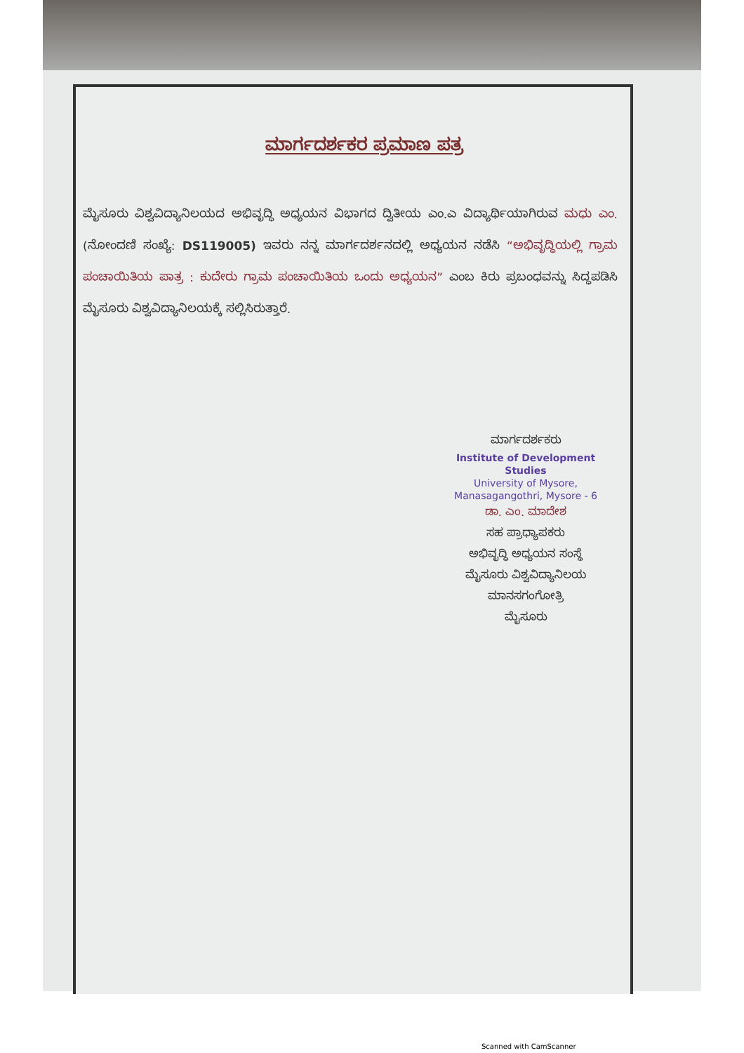ಮಾರ್ಗದರ್ಶಕರ ಪ್ರಮಾಣ ಪತ್ರ
ಮೈಸೂರು ವಿಶ್ವವಿದ್ಯಾನಿಲಯದ ಅಭಿವೃದ್ಧಿ ಅಧ್ಯಯನ ವಿಭಾಗದ ದ್ವಿತೀಯ ಎಂ.ಎ ವಿದ್ಯಾರ್ಥಿಯಾಗಿರುವ ಮಧು ಎಂ. (ನೋಂದಣಿ ಸಂಖ್ಯೆ: DS119005) ಇವರು ನನ್ನ ಮಾರ್ಗದರ್ಶನದಲ್ಲಿ ಅಧ್ಯಯನ ನಡೆಸಿ “ಅಭಿವೃದ್ಧಿಯಲ್ಲಿ ಗ್ರಾಮ ಪಂಚಾಯಿತಿಯ ಪಾತ್ರ : ಕುದೇರು ಗ್ರಾಮ ಪಂಚಾಯಿತಿಯ ಒಂದು ಅಧ್ಯಯನ” ಎಂಬ ಕಿರು ಪ್ರಬಂಧವನ್ನು ಸಿದ್ಧಪಡಿಸಿ ಮೈಸೂರು ವಿಶ್ವವಿದ್ಯಾನಿಲಯಕ್ಕೆ ಸಲ್ಲಿಸಿರುತ್ತಾರೆ.
ಮಾರ್ಗದರ್ಶಕರು
Institute of Development Studies
University of Mysore,
Manasagangothri, Mysore - 6
ಡಾ. ಎಂ. ಮಾದೇಶ
ಸಹ ಪ್ರಾಧ್ಯಾಪಕರು
ಅಭಿವೃದ್ಧಿ ಅಧ್ಯಯನ ಸಂಸ್ಥೆ
ಮೈಸೂರು ವಿಶ್ವವಿದ್ಯಾನಿಲಯ
ಮಾನಸಗಂಗೋತ್ರಿ
ಮೈಸೂರು
Scanned with CamScanner